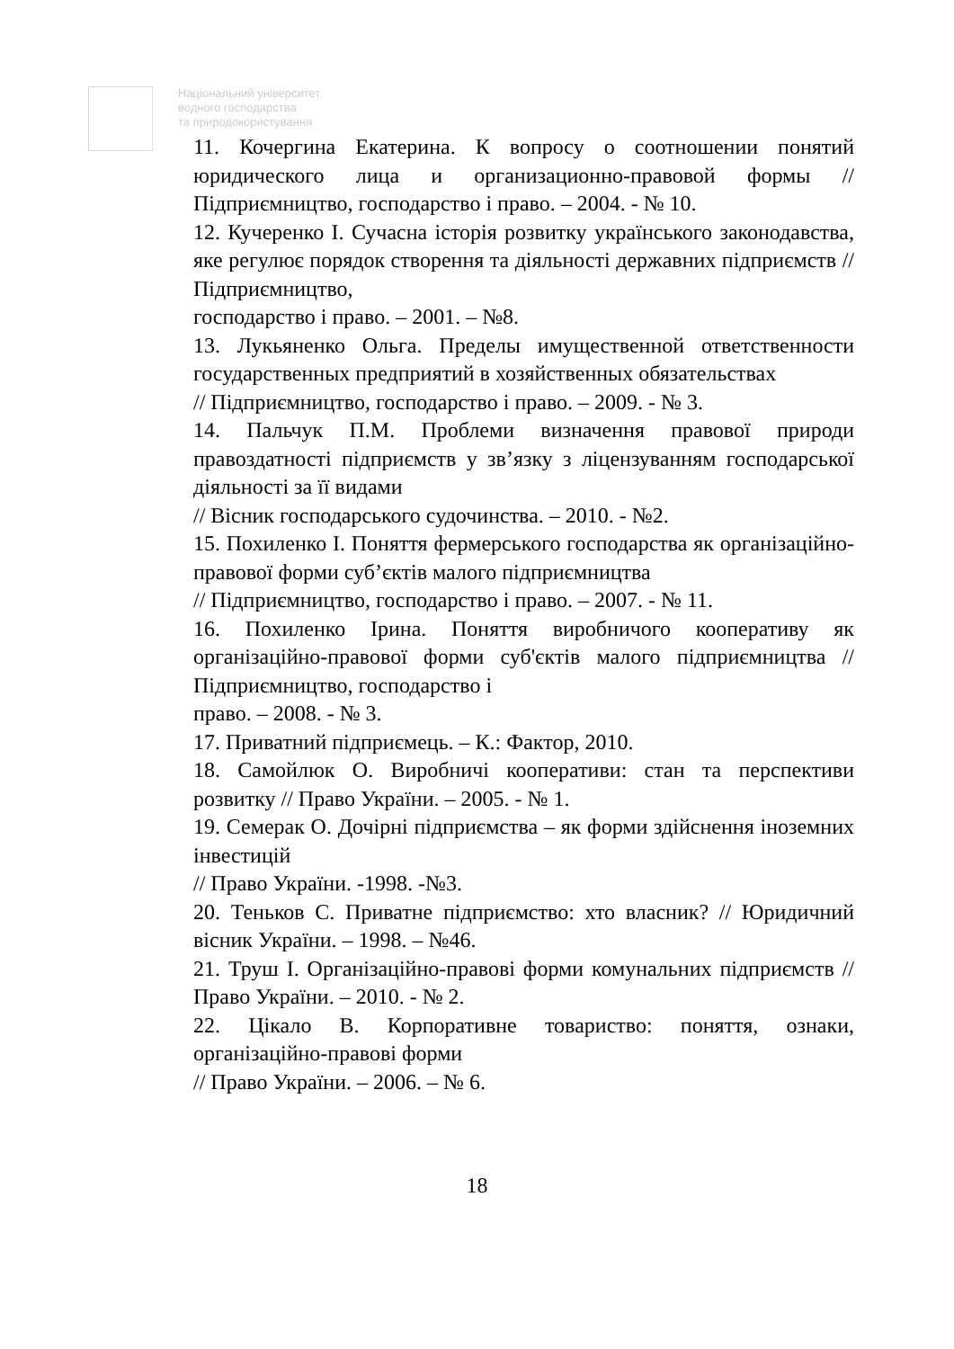Національний університет
водного господарства
та природокористування
11. Кочергина Екатерина. К вопросу о соотношении понятий юридического лица и организационно-правовой формы // Підприємництво, господарство і право. – 2004. - № 10.
12. Кучеренко І. Сучасна історія розвитку українського законодавства, яке регулює порядок створення та діяльності державних підприємств // Підприємництво,
господарство і право. – 2001. – №8.
13. Лукьяненко Ольга. Пределы имущественной ответственности государственных предприятий в хозяйственных обязательствах
// Підприємництво, господарство і право. – 2009. - № 3.
14. Пальчук П.М. Проблеми визначення правової природи правоздатності підприємств у зв’язку з ліцензуванням господарської діяльності за її видами
// Вісник господарського судочинства. – 2010. - №2.
15. Похиленко І. Поняття фермерського господарства як організаційно-правової форми суб’єктів малого підприємництва
// Підприємництво, господарство і право. – 2007. - № 11.
16. Похиленко Ірина. Поняття виробничого кооперативу як організаційно-правової форми суб'єктів малого підприємництва // Підприємництво, господарство і
право. – 2008. - № 3.
17. Приватний підприємець. – К.: Фактор, 2010.
18. Самойлюк О. Виробничі кооперативи: стан та перспективи розвитку // Право України. – 2005. - № 1.
19. Семерак О. Дочірні підприємства – як форми здійснення іноземних інвестицій
// Право України. -1998. -№3.
20. Теньков С. Приватне підприємство: хто власник? // Юридичний вісник України. – 1998. – №46.
21. Труш І. Організаційно-правові форми комунальних підприємств // Право України. – 2010. - № 2.
22. Цікало В. Корпоративне товариство: поняття, ознаки, організаційно-правові форми
// Право України. – 2006. – № 6.
18